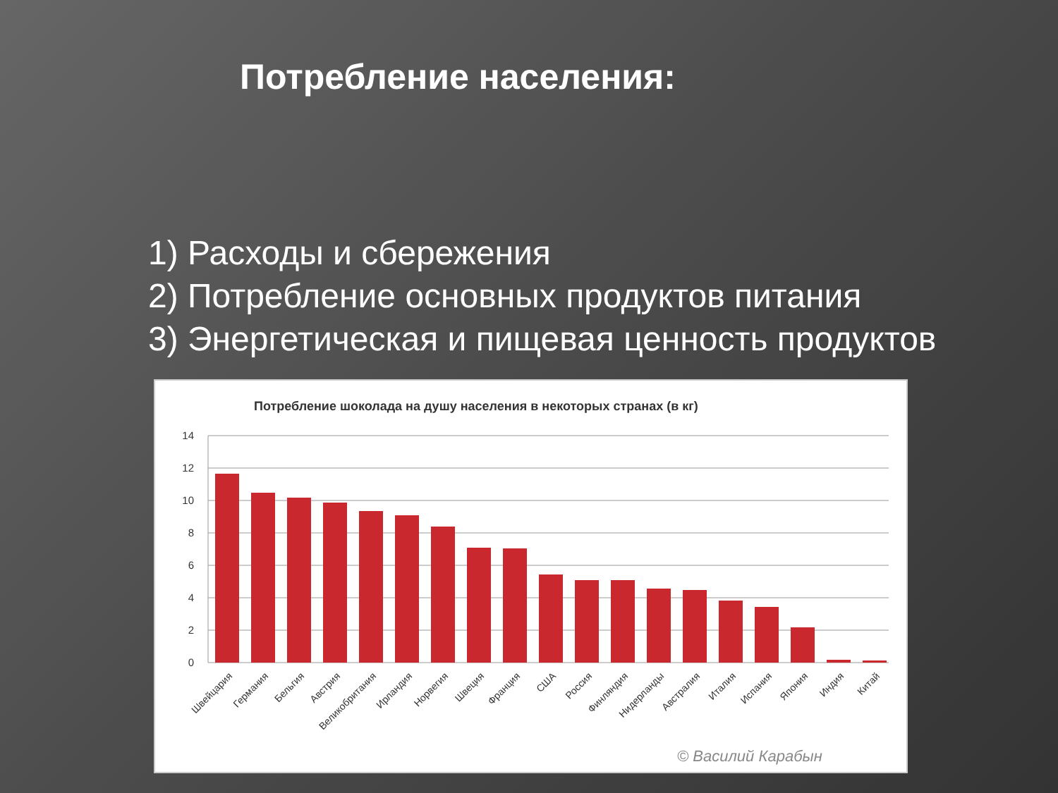Потребление населения:
1) Расходы и сбережения
2) Потребление основных продуктов питания
3) Энергетическая и пищевая ценность продуктов
Потребление шоколада на душу населения в некоторых странах (в кг)
14
12
10
8
6
4
2
0
Швейцария
Германия
Бельгия
Австрия
Великобритания
Ирландия
Норвегия
Швеция
Франция
США
Россия
Финляндия
Нидерланды
Австралия
Италия
Испания
Япония
Индия
Китай
© Василий Карабын